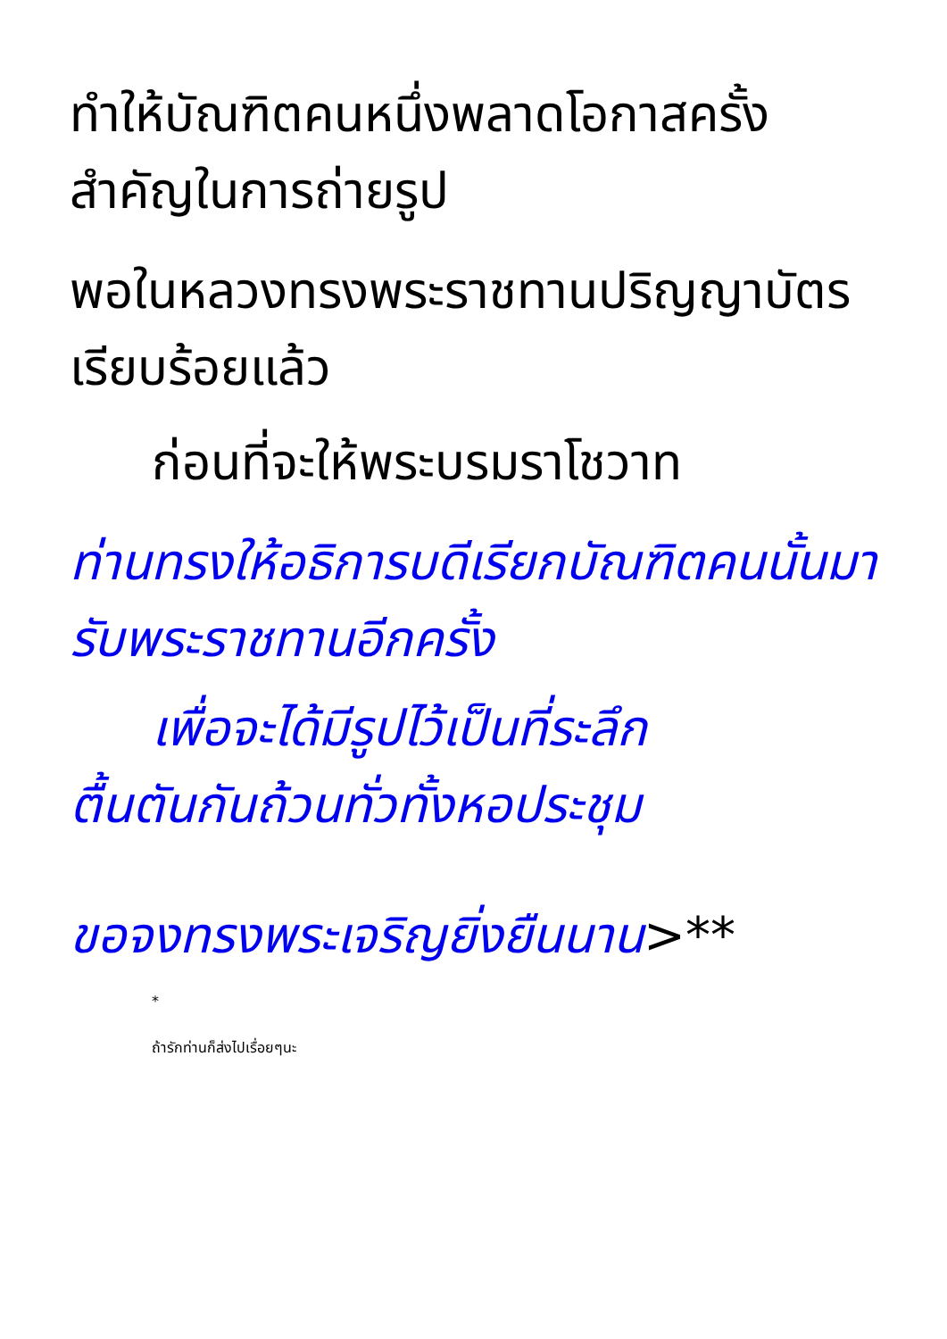ทำให้บัณฑิตคนหนึ่งพลาดโอกาสครั้งสำคัญในการถ่ายรูป
พอในหลวงทรงพระราชทานปริญญาบัตรเรียบร้อยแล้ว
ก่อนที่จะให้พระบรมราโชวาท
ท่านทรงให้อธิการบดีเรียกบัณฑิตคนนั้นมารับพระราชทานอีกครั้ง
เพื่อจะได้มีรูปไว้เป็นที่ระลึก
ตื้นตันกันถ้วนทั่วทั้งหอประชุม
ขอจงทรงพระเจริญยิ่งยืนนาน>**
*
ถ้ารักท่านก็ส่งไปเรื่อยๆนะ